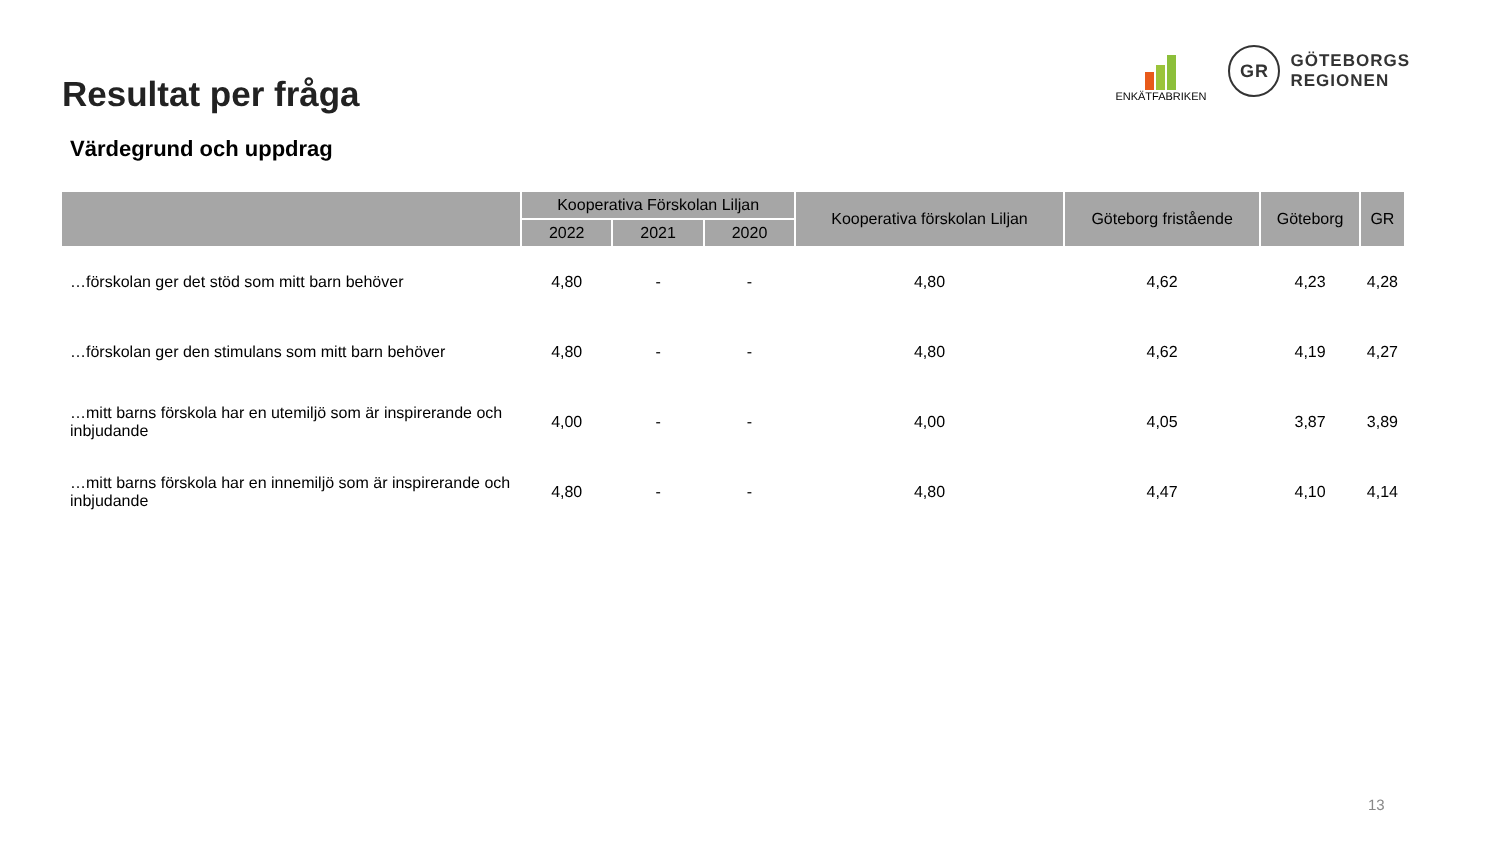Resultat per fråga
Värdegrund och uppdrag
ENKÄTFABRIKEN
GR
GÖTEBORGS
REGIONEN
| | Kooperativa Förskolan Liljan | | | Kooperativa förskolan Liljan | Göteborg fristående | Göteborg | GR |
| --- | --- | --- | --- | --- | --- | --- | --- |
| | 2022 | 2021 | 2020 | | | | |
| …förskolan ger det stöd som mitt barn behöver | 4,80 | - | - | 4,80 | 4,62 | 4,23 | 4,28 |
| …förskolan ger den stimulans som mitt barn behöver | 4,80 | - | - | 4,80 | 4,62 | 4,19 | 4,27 |
| …mitt barns förskola har en utemiljö som är inspirerande och inbjudande | 4,00 | - | - | 4,00 | 4,05 | 3,87 | 3,89 |
| …mitt barns förskola har en innemiljö som är inspirerande och inbjudande | 4,80 | - | - | 4,80 | 4,47 | 4,10 | 4,14 |
13